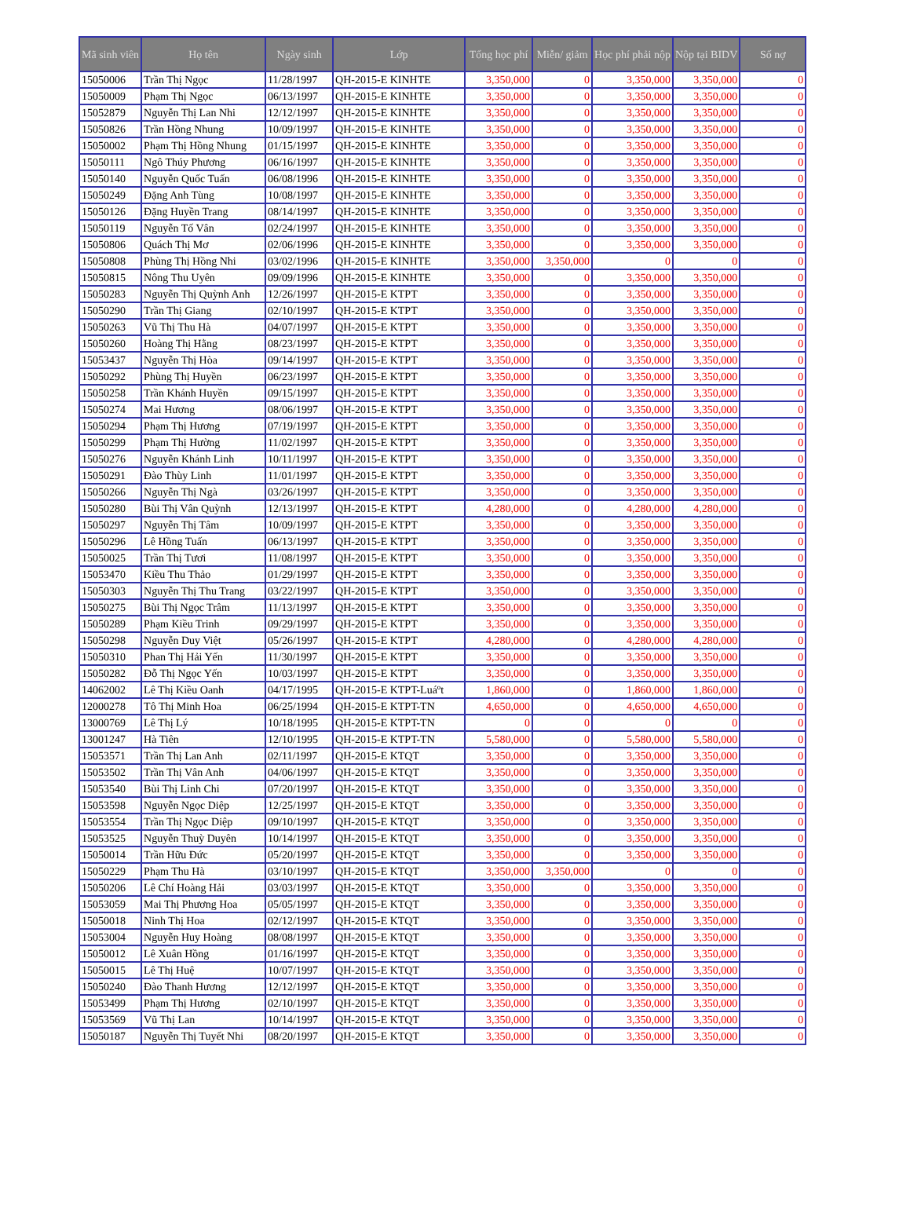| Mã sinh viên | Họ tên | Ngày sinh | Lớp | Tổng học phí | Miễn/ giảm | Học phí phải nộp | Nộp tại BIDV | Số nợ |
| --- | --- | --- | --- | --- | --- | --- | --- | --- |
| 15050006 | Trần Thị Ngọc | 11/28/1997 | QH-2015-E KINHTE | 3,350,000 | 0 | 3,350,000 | 3,350,000 | 0 |
| 15050009 | Phạm Thị Ngọc | 06/13/1997 | QH-2015-E KINHTE | 3,350,000 | 0 | 3,350,000 | 3,350,000 | 0 |
| 15052879 | Nguyễn Thị Lan Nhi | 12/12/1997 | QH-2015-E KINHTE | 3,350,000 | 0 | 3,350,000 | 3,350,000 | 0 |
| 15050826 | Trần Hồng Nhung | 10/09/1997 | QH-2015-E KINHTE | 3,350,000 | 0 | 3,350,000 | 3,350,000 | 0 |
| 15050002 | Phạm Thị Hồng Nhung | 01/15/1997 | QH-2015-E KINHTE | 3,350,000 | 0 | 3,350,000 | 3,350,000 | 0 |
| 15050111 | Ngô Thúy Phương | 06/16/1997 | QH-2015-E KINHTE | 3,350,000 | 0 | 3,350,000 | 3,350,000 | 0 |
| 15050140 | Nguyễn Quốc Tuấn | 06/08/1996 | QH-2015-E KINHTE | 3,350,000 | 0 | 3,350,000 | 3,350,000 | 0 |
| 15050249 | Đặng Anh Tùng | 10/08/1997 | QH-2015-E KINHTE | 3,350,000 | 0 | 3,350,000 | 3,350,000 | 0 |
| 15050126 | Đặng Huyền Trang | 08/14/1997 | QH-2015-E KINHTE | 3,350,000 | 0 | 3,350,000 | 3,350,000 | 0 |
| 15050119 | Nguyễn Tố Vân | 02/24/1997 | QH-2015-E KINHTE | 3,350,000 | 0 | 3,350,000 | 3,350,000 | 0 |
| 15050806 | Quách Thị Mơ | 02/06/1996 | QH-2015-E KINHTE | 3,350,000 | 0 | 3,350,000 | 3,350,000 | 0 |
| 15050808 | Phùng Thị Hồng Nhi | 03/02/1996 | QH-2015-E KINHTE | 3,350,000 | 3,350,000 | 0 | 0 | 0 |
| 15050815 | Nông Thu Uyên | 09/09/1996 | QH-2015-E KINHTE | 3,350,000 | 0 | 3,350,000 | 3,350,000 | 0 |
| 15050283 | Nguyễn Thị Quỳnh Anh | 12/26/1997 | QH-2015-E KTPT | 3,350,000 | 0 | 3,350,000 | 3,350,000 | 0 |
| 15050290 | Trần Thị Giang | 02/10/1997 | QH-2015-E KTPT | 3,350,000 | 0 | 3,350,000 | 3,350,000 | 0 |
| 15050263 | Vũ Thị Thu Hà | 04/07/1997 | QH-2015-E KTPT | 3,350,000 | 0 | 3,350,000 | 3,350,000 | 0 |
| 15050260 | Hoàng Thị Hằng | 08/23/1997 | QH-2015-E KTPT | 3,350,000 | 0 | 3,350,000 | 3,350,000 | 0 |
| 15053437 | Nguyễn Thị Hòa | 09/14/1997 | QH-2015-E KTPT | 3,350,000 | 0 | 3,350,000 | 3,350,000 | 0 |
| 15050292 | Phùng Thị Huyền | 06/23/1997 | QH-2015-E KTPT | 3,350,000 | 0 | 3,350,000 | 3,350,000 | 0 |
| 15050258 | Trần Khánh Huyền | 09/15/1997 | QH-2015-E KTPT | 3,350,000 | 0 | 3,350,000 | 3,350,000 | 0 |
| 15050274 | Mai Hương | 08/06/1997 | QH-2015-E KTPT | 3,350,000 | 0 | 3,350,000 | 3,350,000 | 0 |
| 15050294 | Phạm Thị Hương | 07/19/1997 | QH-2015-E KTPT | 3,350,000 | 0 | 3,350,000 | 3,350,000 | 0 |
| 15050299 | Phạm Thị Hường | 11/02/1997 | QH-2015-E KTPT | 3,350,000 | 0 | 3,350,000 | 3,350,000 | 0 |
| 15050276 | Nguyễn Khánh Linh | 10/11/1997 | QH-2015-E KTPT | 3,350,000 | 0 | 3,350,000 | 3,350,000 | 0 |
| 15050291 | Đào Thùy Linh | 11/01/1997 | QH-2015-E KTPT | 3,350,000 | 0 | 3,350,000 | 3,350,000 | 0 |
| 15050266 | Nguyễn Thị Ngà | 03/26/1997 | QH-2015-E KTPT | 3,350,000 | 0 | 3,350,000 | 3,350,000 | 0 |
| 15050280 | Bùi Thị Vân Quỳnh | 12/13/1997 | QH-2015-E KTPT | 4,280,000 | 0 | 4,280,000 | 4,280,000 | 0 |
| 15050297 | Nguyễn Thị Tâm | 10/09/1997 | QH-2015-E KTPT | 3,350,000 | 0 | 3,350,000 | 3,350,000 | 0 |
| 15050296 | Lê Hồng Tuấn | 06/13/1997 | QH-2015-E KTPT | 3,350,000 | 0 | 3,350,000 | 3,350,000 | 0 |
| 15050025 | Trần Thị Tươi | 11/08/1997 | QH-2015-E KTPT | 3,350,000 | 0 | 3,350,000 | 3,350,000 | 0 |
| 15053470 | Kiều Thu Thảo | 01/29/1997 | QH-2015-E KTPT | 3,350,000 | 0 | 3,350,000 | 3,350,000 | 0 |
| 15050303 | Nguyễn Thị Thu Trang | 03/22/1997 | QH-2015-E KTPT | 3,350,000 | 0 | 3,350,000 | 3,350,000 | 0 |
| 15050275 | Bùi Thị Ngọc Trâm | 11/13/1997 | QH-2015-E KTPT | 3,350,000 | 0 | 3,350,000 | 3,350,000 | 0 |
| 15050289 | Phạm Kiều Trinh | 09/29/1997 | QH-2015-E KTPT | 3,350,000 | 0 | 3,350,000 | 3,350,000 | 0 |
| 15050298 | Nguyễn Duy Việt | 05/26/1997 | QH-2015-E KTPT | 4,280,000 | 0 | 4,280,000 | 4,280,000 | 0 |
| 15050310 | Phan Thị Hải Yến | 11/30/1997 | QH-2015-E KTPT | 3,350,000 | 0 | 3,350,000 | 3,350,000 | 0 |
| 15050282 | Đỗ Thị Ngọc Yến | 10/03/1997 | QH-2015-E KTPT | 3,350,000 | 0 | 3,350,000 | 3,350,000 | 0 |
| 14062002 | Lê Thị Kiều Oanh | 04/17/1995 | QH-2015-E KTPT-Luáº­t | 1,860,000 | 0 | 1,860,000 | 1,860,000 | 0 |
| 12000278 | Tô Thị Minh Hoa | 06/25/1994 | QH-2015-E KTPT-TN | 4,650,000 | 0 | 4,650,000 | 4,650,000 | 0 |
| 13000769 | Lê Thị Lý | 10/18/1995 | QH-2015-E KTPT-TN | 0 | 0 | 0 | 0 | 0 |
| 13001247 | Hà Tiên | 12/10/1995 | QH-2015-E KTPT-TN | 5,580,000 | 0 | 5,580,000 | 5,580,000 | 0 |
| 15053571 | Trần Thị Lan Anh | 02/11/1997 | QH-2015-E KTQT | 3,350,000 | 0 | 3,350,000 | 3,350,000 | 0 |
| 15053502 | Trần Thị Vân Anh | 04/06/1997 | QH-2015-E KTQT | 3,350,000 | 0 | 3,350,000 | 3,350,000 | 0 |
| 15053540 | Bùi Thị Linh Chi | 07/20/1997 | QH-2015-E KTQT | 3,350,000 | 0 | 3,350,000 | 3,350,000 | 0 |
| 15053598 | Nguyễn Ngọc Diệp | 12/25/1997 | QH-2015-E KTQT | 3,350,000 | 0 | 3,350,000 | 3,350,000 | 0 |
| 15053554 | Trần Thị Ngọc Diệp | 09/10/1997 | QH-2015-E KTQT | 3,350,000 | 0 | 3,350,000 | 3,350,000 | 0 |
| 15053525 | Nguyễn Thuỳ Duyên | 10/14/1997 | QH-2015-E KTQT | 3,350,000 | 0 | 3,350,000 | 3,350,000 | 0 |
| 15050014 | Trần Hữu Đức | 05/20/1997 | QH-2015-E KTQT | 3,350,000 | 0 | 3,350,000 | 3,350,000 | 0 |
| 15050229 | Phạm Thu Hà | 03/10/1997 | QH-2015-E KTQT | 3,350,000 | 3,350,000 | 0 | 0 | 0 |
| 15050206 | Lê Chí Hoàng Hải | 03/03/1997 | QH-2015-E KTQT | 3,350,000 | 0 | 3,350,000 | 3,350,000 | 0 |
| 15053059 | Mai Thị Phương Hoa | 05/05/1997 | QH-2015-E KTQT | 3,350,000 | 0 | 3,350,000 | 3,350,000 | 0 |
| 15050018 | Ninh Thị Hoa | 02/12/1997 | QH-2015-E KTQT | 3,350,000 | 0 | 3,350,000 | 3,350,000 | 0 |
| 15053004 | Nguyễn Huy Hoàng | 08/08/1997 | QH-2015-E KTQT | 3,350,000 | 0 | 3,350,000 | 3,350,000 | 0 |
| 15050012 | Lê Xuân Hồng | 01/16/1997 | QH-2015-E KTQT | 3,350,000 | 0 | 3,350,000 | 3,350,000 | 0 |
| 15050015 | Lê Thị Huệ | 10/07/1997 | QH-2015-E KTQT | 3,350,000 | 0 | 3,350,000 | 3,350,000 | 0 |
| 15050240 | Đào Thanh Hương | 12/12/1997 | QH-2015-E KTQT | 3,350,000 | 0 | 3,350,000 | 3,350,000 | 0 |
| 15053499 | Phạm Thị Hương | 02/10/1997 | QH-2015-E KTQT | 3,350,000 | 0 | 3,350,000 | 3,350,000 | 0 |
| 15053569 | Vũ Thị Lan | 10/14/1997 | QH-2015-E KTQT | 3,350,000 | 0 | 3,350,000 | 3,350,000 | 0 |
| 15050187 | Nguyễn Thị Tuyết Nhi | 08/20/1997 | QH-2015-E KTQT | 3,350,000 | 0 | 3,350,000 | 3,350,000 | 0 |